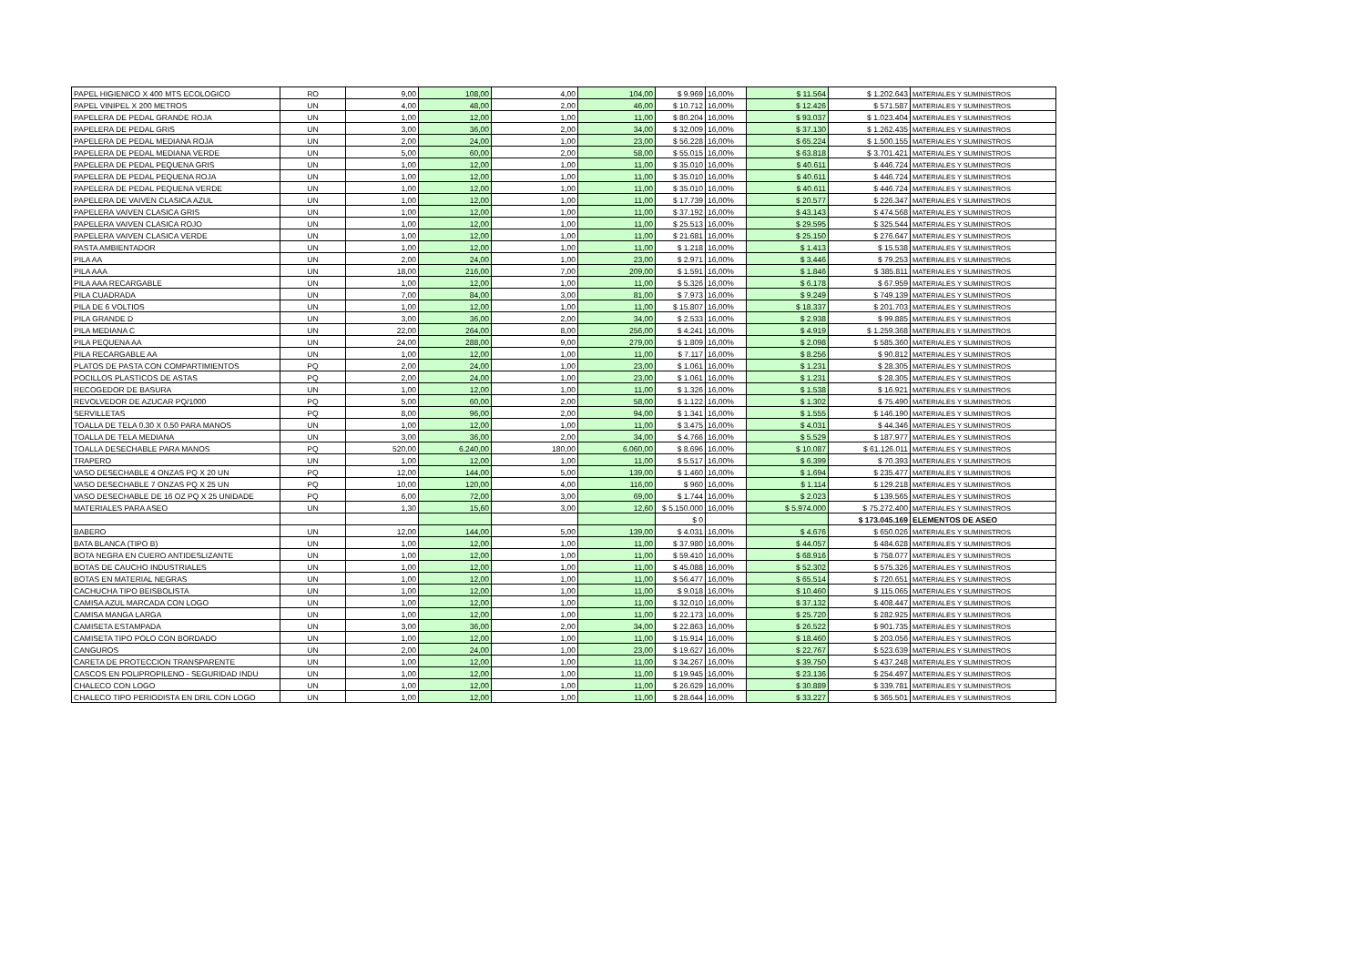| PAPEL HIGIENICO X 400 MTS ECOLOGICO | RO | 9,00 | 108,00 | 4,00 | 104,00 | $ 9.969 | 16,00% | $ 11.564 | $ 1.202.643 | MATERIALES Y SUMINISTROS |
| PAPEL VINIPEL X 200 METROS | UN | 4,00 | 48,00 | 2,00 | 46,00 | $ 10.712 | 16,00% | $ 12.426 | $ 571.587 | MATERIALES Y SUMINISTROS |
| PAPELERA DE PEDAL GRANDE ROJA | UN | 1,00 | 12,00 | 1,00 | 11,00 | $ 80.204 | 16,00% | $ 93.037 | $ 1.023.404 | MATERIALES Y SUMINISTROS |
| PAPELERA DE PEDAL GRIS | UN | 3,00 | 36,00 | 2,00 | 34,00 | $ 32.009 | 16,00% | $ 37.130 | $ 1.262.435 | MATERIALES Y SUMINISTROS |
| PAPELERA DE PEDAL MEDIANA ROJA | UN | 2,00 | 24,00 | 1,00 | 23,00 | $ 56.228 | 16,00% | $ 65.224 | $ 1.500.155 | MATERIALES Y SUMINISTROS |
| PAPELERA DE PEDAL MEDIANA VERDE | UN | 5,00 | 60,00 | 2,00 | 58,00 | $ 55.015 | 16,00% | $ 63.818 | $ 3.701.421 | MATERIALES Y SUMINISTROS |
| PAPELERA DE PEDAL PEQUENA GRIS | UN | 1,00 | 12,00 | 1,00 | 11,00 | $ 35.010 | 16,00% | $ 40.611 | $ 446.724 | MATERIALES Y SUMINISTROS |
| PAPELERA DE PEDAL PEQUENA ROJA | UN | 1,00 | 12,00 | 1,00 | 11,00 | $ 35.010 | 16,00% | $ 40.611 | $ 446.724 | MATERIALES Y SUMINISTROS |
| PAPELERA DE PEDAL PEQUENA VERDE | UN | 1,00 | 12,00 | 1,00 | 11,00 | $ 35.010 | 16,00% | $ 40.611 | $ 446.724 | MATERIALES Y SUMINISTROS |
| PAPELERA DE VAIVEN CLASICA AZUL | UN | 1,00 | 12,00 | 1,00 | 11,00 | $ 17.739 | 16,00% | $ 20.577 | $ 226.347 | MATERIALES Y SUMINISTROS |
| PAPELERA VAIVEN CLASICA GRIS | UN | 1,00 | 12,00 | 1,00 | 11,00 | $ 37.192 | 16,00% | $ 43.143 | $ 474.568 | MATERIALES Y SUMINISTROS |
| PAPELERA VAIVEN CLASICA ROJO | UN | 1,00 | 12,00 | 1,00 | 11,00 | $ 25.513 | 16,00% | $ 29.595 | $ 325.544 | MATERIALES Y SUMINISTROS |
| PAPELERA VAIVEN CLASICA VERDE | UN | 1,00 | 12,00 | 1,00 | 11,00 | $ 21.681 | 16,00% | $ 25.150 | $ 276.647 | MATERIALES Y SUMINISTROS |
| PASTA AMBIENTADOR | UN | 1,00 | 12,00 | 1,00 | 11,00 | $ 1.218 | 16,00% | $ 1.413 | $ 15.538 | MATERIALES Y SUMINISTROS |
| PILA AA | UN | 2,00 | 24,00 | 1,00 | 23,00 | $ 2.971 | 16,00% | $ 3.446 | $ 79.253 | MATERIALES Y SUMINISTROS |
| PILA AAA | UN | 18,00 | 216,00 | 7,00 | 209,00 | $ 1.591 | 16,00% | $ 1.846 | $ 385.811 | MATERIALES Y SUMINISTROS |
| PILA AAA RECARGABLE | UN | 1,00 | 12,00 | 1,00 | 11,00 | $ 5.326 | 16,00% | $ 6.178 | $ 67.959 | MATERIALES Y SUMINISTROS |
| PILA CUADRADA | UN | 7,00 | 84,00 | 3,00 | 81,00 | $ 7.973 | 16,00% | $ 9.249 | $ 749.139 | MATERIALES Y SUMINISTROS |
| PILA DE 6 VOLTIOS | UN | 1,00 | 12,00 | 1,00 | 11,00 | $ 15.807 | 16,00% | $ 18.337 | $ 201.703 | MATERIALES Y SUMINISTROS |
| PILA GRANDE D | UN | 3,00 | 36,00 | 2,00 | 34,00 | $ 2.533 | 16,00% | $ 2.938 | $ 99.885 | MATERIALES Y SUMINISTROS |
| PILA MEDIANA C | UN | 22,00 | 264,00 | 8,00 | 256,00 | $ 4.241 | 16,00% | $ 4.919 | $ 1.259.368 | MATERIALES Y SUMINISTROS |
| PILA PEQUENA AA | UN | 24,00 | 288,00 | 9,00 | 279,00 | $ 1.809 | 16,00% | $ 2.098 | $ 585.360 | MATERIALES Y SUMINISTROS |
| PILA RECARGABLE AA | UN | 1,00 | 12,00 | 1,00 | 11,00 | $ 7.117 | 16,00% | $ 8.256 | $ 90.812 | MATERIALES Y SUMINISTROS |
| PLATOS DE PASTA CON COMPARTIMIENTOS | PQ | 2,00 | 24,00 | 1,00 | 23,00 | $ 1.061 | 16,00% | $ 1.231 | $ 28.305 | MATERIALES Y SUMINISTROS |
| POCILLOS PLASTICOS DE ASTAS | PQ | 2,00 | 24,00 | 1,00 | 23,00 | $ 1.061 | 16,00% | $ 1.231 | $ 28.305 | MATERIALES Y SUMINISTROS |
| RECOGEDOR DE BASURA | UN | 1,00 | 12,00 | 1,00 | 11,00 | $ 1.326 | 16,00% | $ 1.538 | $ 16.921 | MATERIALES Y SUMINISTROS |
| REVOLVEDOR DE AZUCAR PQ/1000 | PQ | 5,00 | 60,00 | 2,00 | 58,00 | $ 1.122 | 16,00% | $ 1.302 | $ 75.490 | MATERIALES Y SUMINISTROS |
| SERVILLETAS | PQ | 8,00 | 96,00 | 2,00 | 94,00 | $ 1.341 | 16,00% | $ 1.555 | $ 146.190 | MATERIALES Y SUMINISTROS |
| TOALLA DE TELA 0.30 X 0.50 PARA MANOS | UN | 1,00 | 12,00 | 1,00 | 11,00 | $ 3.475 | 16,00% | $ 4.031 | $ 44.346 | MATERIALES Y SUMINISTROS |
| TOALLA DE TELA MEDIANA | UN | 3,00 | 36,00 | 2,00 | 34,00 | $ 4.766 | 16,00% | $ 5.529 | $ 187.977 | MATERIALES Y SUMINISTROS |
| TOALLA DESECHABLE PARA MANOS | PQ | 520,00 | 6.240,00 | 180,00 | 6.060,00 | $ 8.696 | 16,00% | $ 10.087 | $ 61.126.011 | MATERIALES Y SUMINISTROS |
| TRAPERO | UN | 1,00 | 12,00 | 1,00 | 11,00 | $ 5.517 | 16,00% | $ 6.399 | $ 70.393 | MATERIALES Y SUMINISTROS |
| VASO DESECHABLE 4 ONZAS PQ X 20 UN | PQ | 12,00 | 144,00 | 5,00 | 139,00 | $ 1.460 | 16,00% | $ 1.694 | $ 235.477 | MATERIALES Y SUMINISTROS |
| VASO DESECHABLE 7 ONZAS PQ X 25 UN | PQ | 10,00 | 120,00 | 4,00 | 116,00 | $ 960 | 16,00% | $ 1.114 | $ 129.218 | MATERIALES Y SUMINISTROS |
| VASO DESECHABLE DE 16 OZ PQ X 25 UNIDADE | PQ | 6,00 | 72,00 | 3,00 | 69,00 | $ 1.744 | 16,00% | $ 2.023 | $ 139.565 | MATERIALES Y SUMINISTROS |
| MATERIALES PARA ASEO | UN | 1,30 | 15,60 | 3,00 | 12,60 | $ 5.150.000 | 16,00% | $ 5.974.000 | $ 75.272.400 | MATERIALES Y SUMINISTROS |
| | | | | | | $ 0 | | | $ 173.045.169 | ELEMENTOS DE ASEO |
| BABERO | UN | 12,00 | 144,00 | 5,00 | 139,00 | $ 4.031 | 16,00% | $ 4.676 | $ 650.026 | MATERIALES Y SUMINISTROS |
| BATA BLANCA (TIPO B) | UN | 1,00 | 12,00 | 1,00 | 11,00 | $ 37.980 | 16,00% | $ 44.057 | $ 484.628 | MATERIALES Y SUMINISTROS |
| BOTA NEGRA EN CUERO ANTIDESLIZANTE | UN | 1,00 | 12,00 | 1,00 | 11,00 | $ 59.410 | 16,00% | $ 68.916 | $ 758.077 | MATERIALES Y SUMINISTROS |
| BOTAS DE CAUCHO INDUSTRIALES | UN | 1,00 | 12,00 | 1,00 | 11,00 | $ 45.088 | 16,00% | $ 52.302 | $ 575.326 | MATERIALES Y SUMINISTROS |
| BOTAS EN MATERIAL NEGRAS | UN | 1,00 | 12,00 | 1,00 | 11,00 | $ 56.477 | 16,00% | $ 65.514 | $ 720.651 | MATERIALES Y SUMINISTROS |
| CACHUCHA TIPO BEISBOLISTA | UN | 1,00 | 12,00 | 1,00 | 11,00 | $ 9.018 | 16,00% | $ 10.460 | $ 115.065 | MATERIALES Y SUMINISTROS |
| CAMISA AZUL MARCADA CON LOGO | UN | 1,00 | 12,00 | 1,00 | 11,00 | $ 32.010 | 16,00% | $ 37.132 | $ 408.447 | MATERIALES Y SUMINISTROS |
| CAMISA MANGA LARGA | UN | 1,00 | 12,00 | 1,00 | 11,00 | $ 22.173 | 16,00% | $ 25.720 | $ 282.925 | MATERIALES Y SUMINISTROS |
| CAMISETA ESTAMPADA | UN | 3,00 | 36,00 | 2,00 | 34,00 | $ 22.863 | 16,00% | $ 26.522 | $ 901.735 | MATERIALES Y SUMINISTROS |
| CAMISETA TIPO POLO CON BORDADO | UN | 1,00 | 12,00 | 1,00 | 11,00 | $ 15.914 | 16,00% | $ 18.460 | $ 203.056 | MATERIALES Y SUMINISTROS |
| CANGUROS | UN | 2,00 | 24,00 | 1,00 | 23,00 | $ 19.627 | 16,00% | $ 22.767 | $ 523.639 | MATERIALES Y SUMINISTROS |
| CARETA DE PROTECCION TRANSPARENTE | UN | 1,00 | 12,00 | 1,00 | 11,00 | $ 34.267 | 16,00% | $ 39.750 | $ 437.248 | MATERIALES Y SUMINISTROS |
| CASCOS EN POLIPROPILENO - SEGURIDAD INDU | UN | 1,00 | 12,00 | 1,00 | 11,00 | $ 19.945 | 16,00% | $ 23.136 | $ 254.497 | MATERIALES Y SUMINISTROS |
| CHALECO CON LOGO | UN | 1,00 | 12,00 | 1,00 | 11,00 | $ 26.629 | 16,00% | $ 30.889 | $ 339.781 | MATERIALES Y SUMINISTROS |
| CHALECO TIPO PERIODISTA EN DRIL CON LOGO | UN | 1,00 | 12,00 | 1,00 | 11,00 | $ 28.644 | 16,00% | $ 33.227 | $ 365.501 | MATERIALES Y SUMINISTROS |